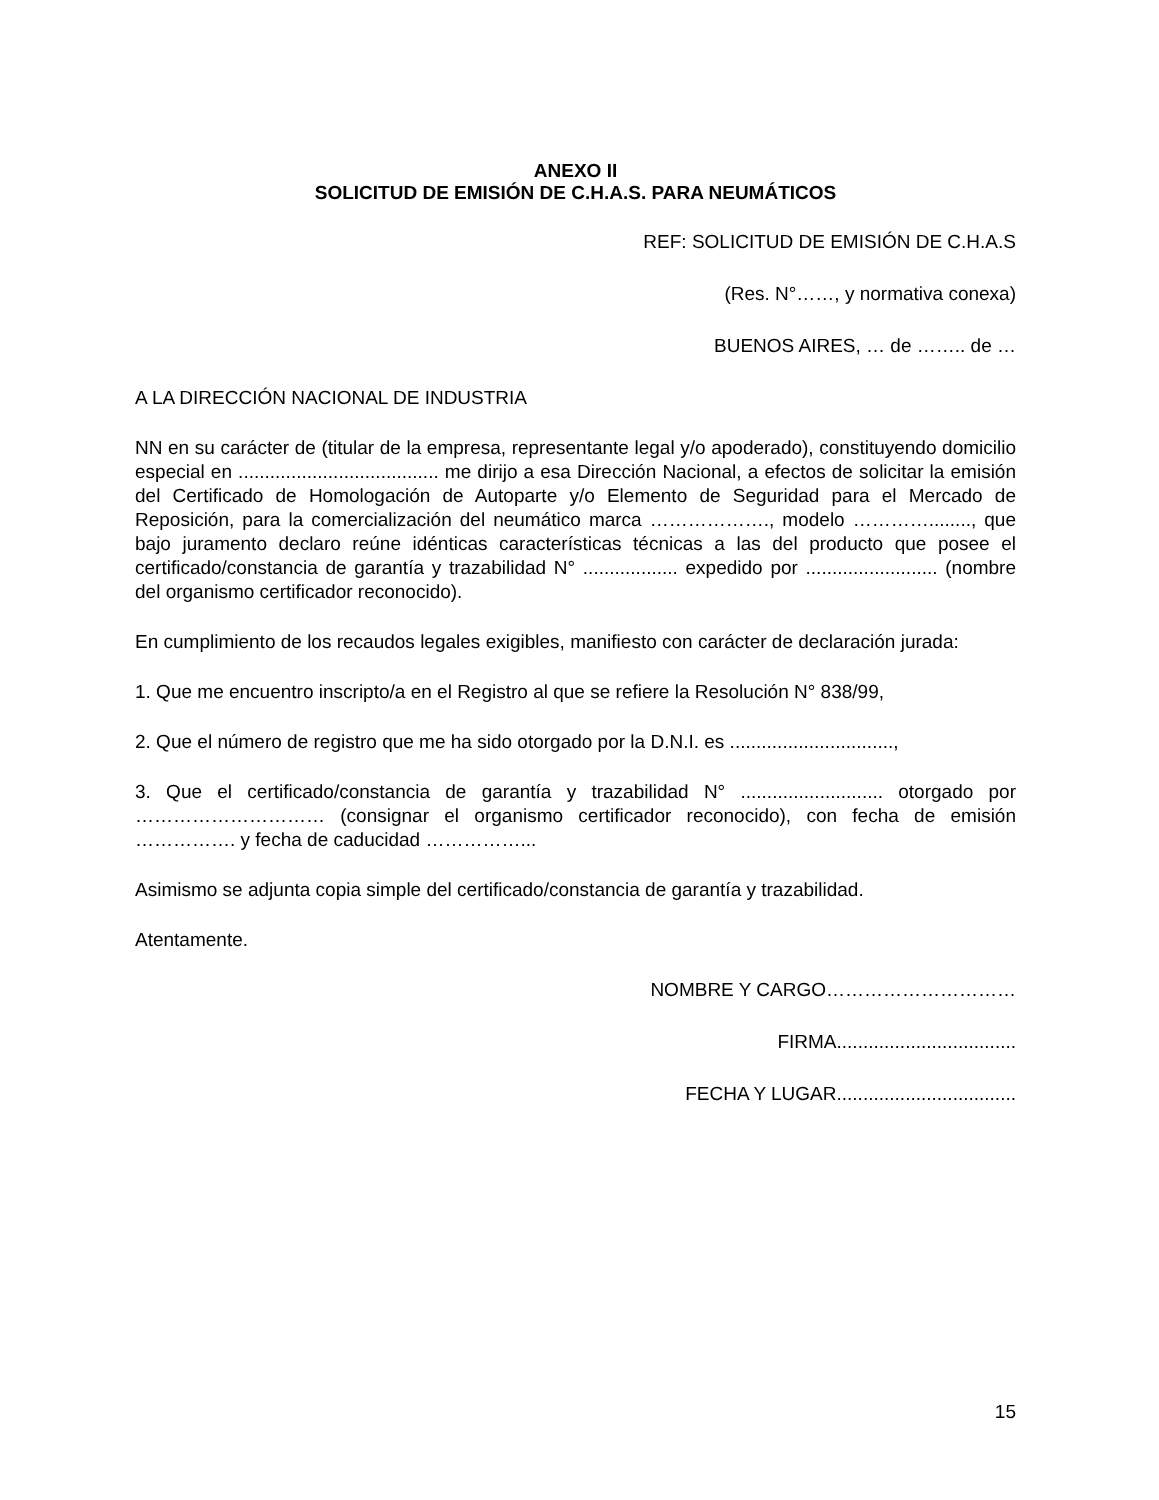ANEXO II
SOLICITUD DE EMISIÓN DE C.H.A.S. PARA NEUMÁTICOS
REF: SOLICITUD DE EMISIÓN DE C.H.A.S
(Res. N°……, y normativa conexa)
BUENOS AIRES, … de …….. de …
A LA DIRECCIÓN NACIONAL DE INDUSTRIA
NN en su carácter de (titular de la empresa, representante legal y/o apoderado), constituyendo domicilio especial en ...................................... me dirijo a esa Dirección Nacional, a efectos de solicitar la emisión del Certificado de Homologación de Autoparte y/o Elemento de Seguridad para el Mercado de Reposición, para la comercialización del neumático marca ………………., modelo …………........, que bajo juramento declaro reúne idénticas características técnicas a las del producto que posee el certificado/constancia de garantía y trazabilidad N° .................. expedido por ......................... (nombre del organismo certificador reconocido).
En cumplimiento de los recaudos legales exigibles, manifiesto con carácter de declaración jurada:
1. Que me encuentro inscripto/a en el Registro al que se refiere la Resolución N° 838/99,
2. Que el número de registro que me ha sido otorgado por la D.N.I. es ...............................,
3. Que el certificado/constancia de garantía y trazabilidad N° ........................... otorgado por ………………………… (consignar el organismo certificador reconocido), con fecha de emisión ……………. y fecha de caducidad ……………...
Asimismo se adjunta copia simple del certificado/constancia de garantía y trazabilidad.
Atentamente.
NOMBRE Y CARGO…………………………
FIRMA..................................
FECHA Y LUGAR..................................
15